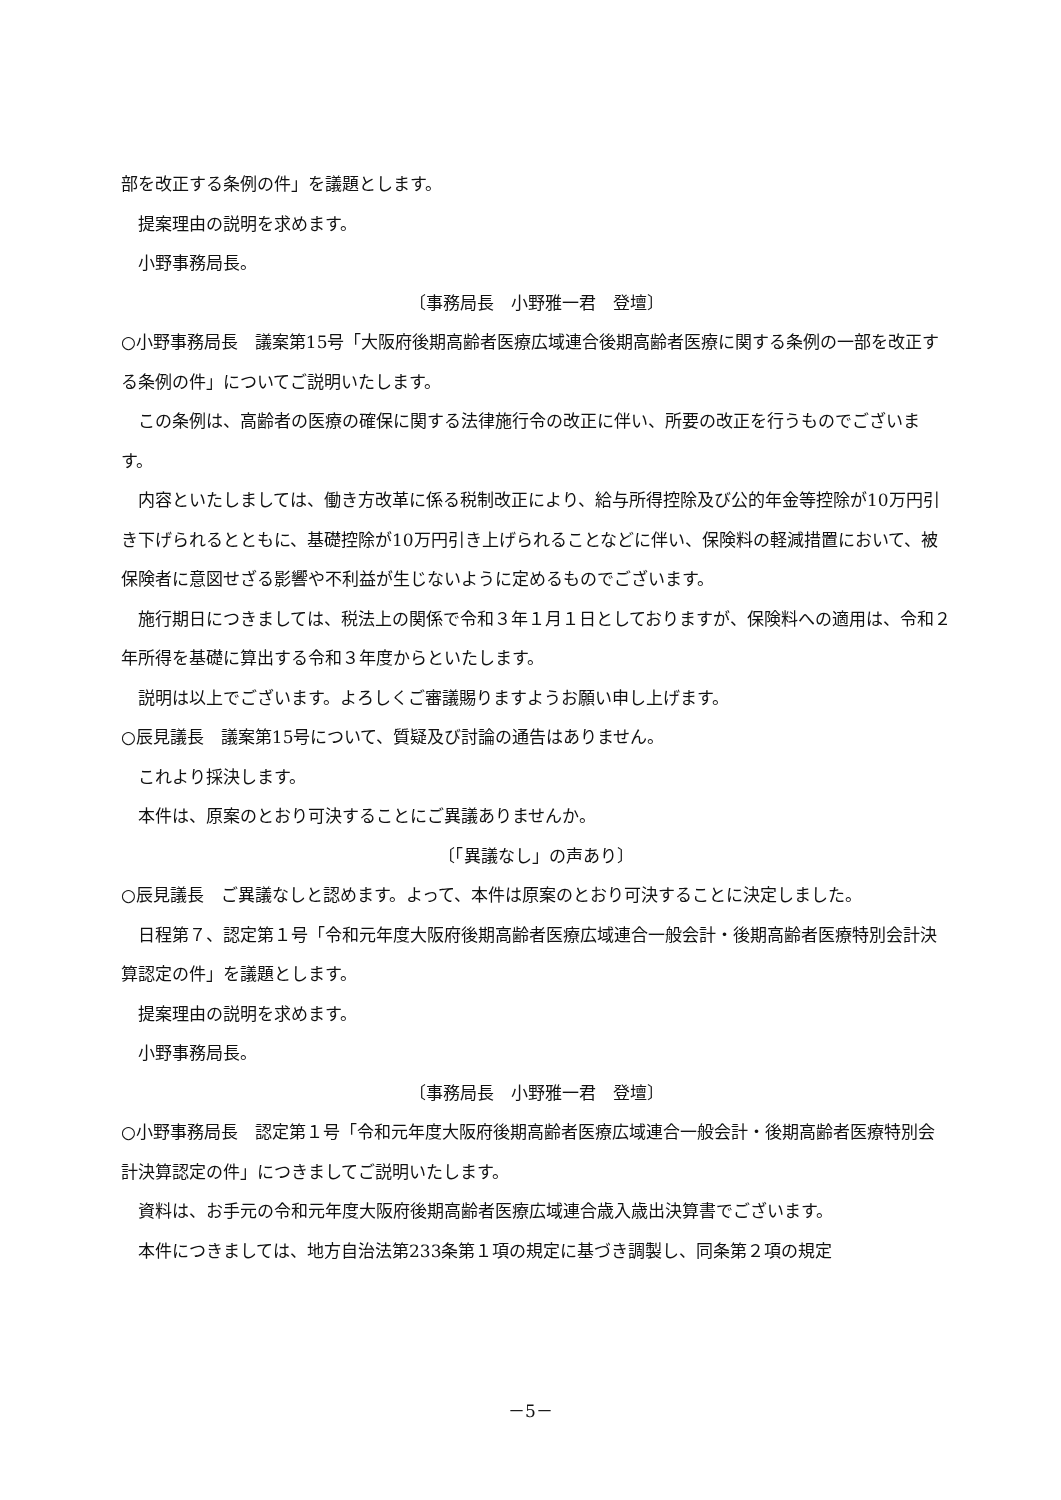部を改正する条例の件」を議題とします。
提案理由の説明を求めます。
小野事務局長。
〔事務局長　小野雅一君　登壇〕
○小野事務局長　議案第15号「大阪府後期高齢者医療広域連合後期高齢者医療に関する条例の一部を改正する条例の件」についてご説明いたします。
この条例は、高齢者の医療の確保に関する法律施行令の改正に伴い、所要の改正を行うものでございます。
内容といたしましては、働き方改革に係る税制改正により、給与所得控除及び公的年金等控除が10万円引き下げられるとともに、基礎控除が10万円引き上げられることなどに伴い、保険料の軽減措置において、被保険者に意図せざる影響や不利益が生じないように定めるものでございます。
施行期日につきましては、税法上の関係で令和３年１月１日としておりますが、保険料への適用は、令和２年所得を基礎に算出する令和３年度からといたします。
説明は以上でございます。よろしくご審議賜りますようお願い申し上げます。
○辰見議長　議案第15号について、質疑及び討論の通告はありません。
これより採決します。
本件は、原案のとおり可決することにご異議ありませんか。
〔「異議なし」の声あり〕
○辰見議長　ご異議なしと認めます。よって、本件は原案のとおり可決することに決定しました。
日程第７、認定第１号「令和元年度大阪府後期高齢者医療広域連合一般会計・後期高齢者医療特別会計決算認定の件」を議題とします。
提案理由の説明を求めます。
小野事務局長。
〔事務局長　小野雅一君　登壇〕
○小野事務局長　認定第１号「令和元年度大阪府後期高齢者医療広域連合一般会計・後期高齢者医療特別会計決算認定の件」につきましてご説明いたします。
資料は、お手元の令和元年度大阪府後期高齢者医療広域連合歳入歳出決算書でございます。
本件につきましては、地方自治法第233条第１項の規定に基づき調製し、同条第２項の規定
－5－